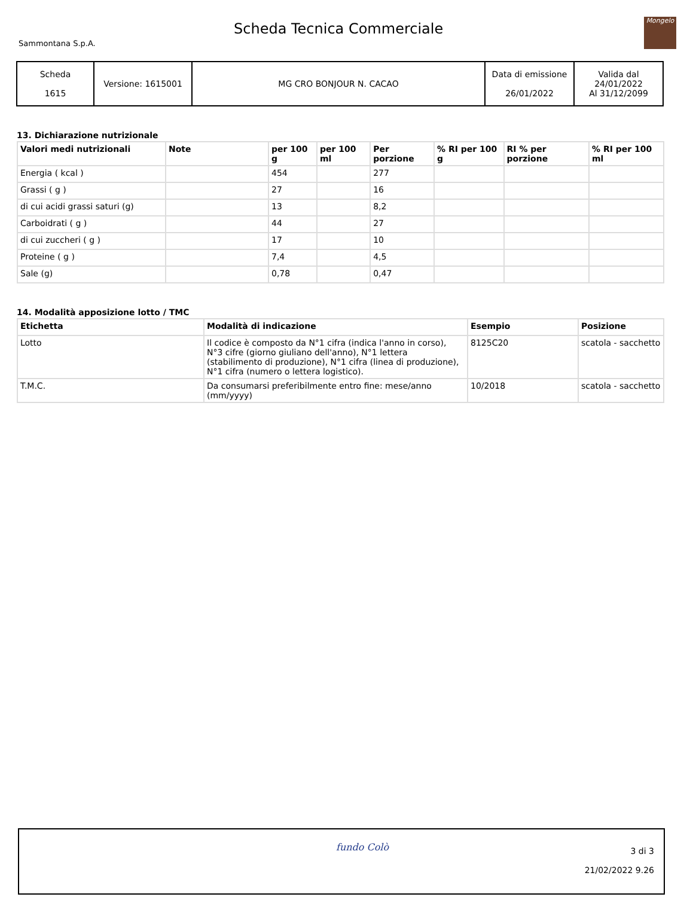Sammontana S.p.A.
Scheda Tecnica Commerciale
Mongelo
| Scheda 1615 | Versione: 1615001 | MG CRO BONJOUR N. CACAO | Data di emissione 26/01/2022 | Valida dal 24/01/2022 Al 31/12/2099 |
13. Dichiarazione nutrizionale
| Valori medi nutrizionali | Note | per 100 g | per 100 ml | Per porzione | % RI per 100 g | RI % per porzione | % RI per 100 ml |
| --- | --- | --- | --- | --- | --- | --- | --- |
| Energia ( kcal ) | | 454 | | 277 | | | |
| Grassi ( g ) | | 27 | | 16 | | | |
| di cui acidi grassi saturi (g) | | 13 | | 8,2 | | | |
| Carboidrati ( g ) | | 44 | | 27 | | | |
| di cui zuccheri ( g ) | | 17 | | 10 | | | |
| Proteine ( g ) | | 7,4 | | 4,5 | | | |
| Sale (g) | | 0,78 | | 0,47 | | | |
14. Modalità apposizione lotto / TMC
| Etichetta | Modalità di indicazione | Esempio | Posizione |
| --- | --- | --- | --- |
| Lotto | Il codice è composto da N°1 cifra (indica l'anno in corso), N°3 cifre (giorno giuliano dell'anno), N°1 lettera (stabilimento di produzione), N°1 cifra (linea di produzione), N°1 cifra (numero o lettera logistico). | 8125C20 | scatola - sacchetto |
| T.M.C. | Da consumarsi preferibilmente entro fine: mese/anno (mm/yyyy) | 10/2018 | scatola - sacchetto |
fundo Colò
3 di 3
21/02/2022 9.26